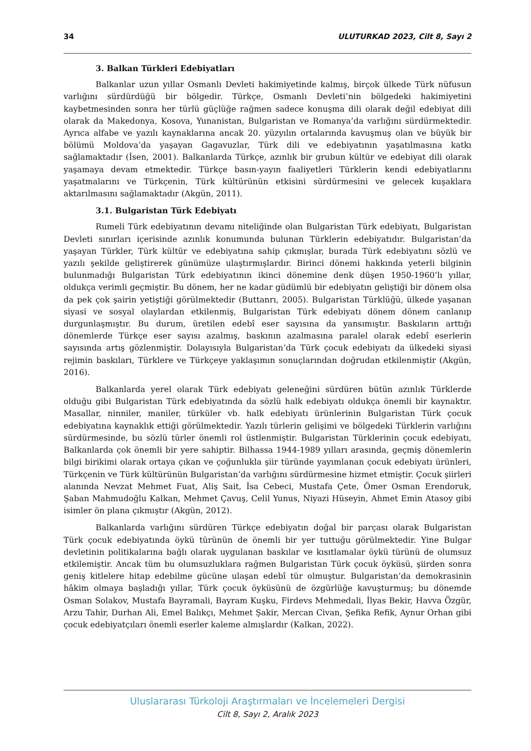34 ULUTURKAD 2023, Cilt 8, Sayı 2
3. Balkan Türkleri Edebiyatları
Balkanlar uzun yıllar Osmanlı Devleti hakimiyetinde kalmış, birçok ülkede Türk nüfusun varlığını sürdürdüğü bir bölgedir. Türkçe, Osmanlı Devleti’nin bölgedeki hakimiyetini kaybetmesinden sonra her türlü güçlüğe rağmen sadece konuşma dili olarak değil edebiyat dili olarak da Makedonya, Kosova, Yunanistan, Bulgaristan ve Romanya’da varlığını sürdürmektedir. Ayrıca alfabe ve yazılı kaynaklarına ancak 20. yüzyılın ortalarında kavuşmuş olan ve büyük bir bölümü Moldova’da yaşayan Gagavuzlar, Türk dili ve edebiyatının yaşatılmasına katkı sağlamaktadır (İsen, 2001). Balkanlarda Türkçe, azınlık bir grubun kültür ve edebiyat dili olarak yaşamaya devam etmektedir. Türkçe basın-yayın faaliyetleri Türklerin kendi edebiyatlarını yaşatmalarını ve Türkçenin, Türk kültürünün etkisini sürdürmesini ve gelecek kuşaklara aktarılmasını sağlamaktadır (Akgün, 2011).
3.1. Bulgaristan Türk Edebiyatı
Rumeli Türk edebiyatının devamı niteliğinde olan Bulgaristan Türk edebiyatı, Bulgaristan Devleti sınırları içerisinde azınlık konumunda bulunan Türklerin edebiyatıdır. Bulgaristan’da yaşayan Türkler, Türk kültür ve edebiyatına sahip çıkmışlar, burada Türk edebiyatını sözlü ve yazılı şekilde geliştirerek günümüze ulaştırmışlardır. Birinci dönemi hakkında yeterli bilginin bulunmadığı Bulgaristan Türk edebiyatının ikinci dönemine denk düşen 1950-1960’lı yıllar, oldukça verimli geçmiştir. Bu dönem, her ne kadar güdümlü bir edebiyatın geliştiği bir dönem olsa da pek çok şairin yetiştiği görülmektedir (Buttanrı, 2005). Bulgaristan Türklüğü, ülkede yaşanan siyasi ve sosyal olaylardan etkilenmiş, Bulgaristan Türk edebiyatı dönem dönem canlanıp durgunlaşmıştır. Bu durum, üretilen edebî eser sayısına da yansımıştır. Baskıların arttığı dönemlerde Türkçe eser sayısı azalmış, baskının azalmasına paralel olarak edebî eserlerin sayısında artış gözlenmiştir. Dolayısıyla Bulgaristan’da Türk çocuk edebiyatı da ülkedeki siyasi rejimin baskıları, Türklere ve Türkçeye yaklaşımın sonuçlarından doğrudan etkilenmiştir (Akgün, 2016).
Balkanlarda yerel olarak Türk edebiyatı geleneğini sürdüren bütün azınlık Türklerde olduğu gibi Bulgaristan Türk edebiyatında da sözlü halk edebiyatı oldukça önemli bir kaynaktır. Masallar, ninniler, maniler, türküler vb. halk edebiyatı ürünlerinin Bulgaristan Türk çocuk edebiyatına kaynaklık ettiği görülmektedir. Yazılı türlerin gelişimi ve bölgedeki Türklerin varlığını sürdürmesinde, bu sözlü türler önemli rol üstlenmiştir. Bulgaristan Türklerinin çocuk edebiyatı, Balkanlarda çok önemli bir yere sahiptir. Bilhassa 1944-1989 yılları arasında, geçmiş dönemlerin bilgi birikimi olarak ortaya çıkan ve çoğunlukla şiir türünde yayımlanan çocuk edebiyatı ürünleri, Türkçenin ve Türk kültürünün Bulgaristan’da varlığını sürdürmesine hizmet etmiştir. Çocuk şiirleri alanında Nevzat Mehmet Fuat, Aliş Sait, İsa Cebeci, Mustafa Çete, Ömer Osman Erendoruk, Şaban Mahmudoğlu Kalkan, Mehmet Çavuş, Celil Yunus, Niyazi Hüseyin, Ahmet Emin Atasoy gibi isimler ön plana çıkmıştır (Akgün, 2012).
Balkanlarda varlığını sürdüren Türkçe edebiyatın doğal bir parçası olarak Bulgaristan Türk çocuk edebiyatında öykü türünün de önemli bir yer tuttuğu görülmektedir. Yine Bulgar devletinin politikalarına bağlı olarak uygulanan baskılar ve kısıtlamalar öykü türünü de olumsuz etkilemiştir. Ancak tüm bu olumsuzluklara rağmen Bulgaristan Türk çocuk öyküsü, şiirden sonra geniş kitlelere hitap edebilme gücüne ulaşan edebî tür olmuştur. Bulgaristan’da demokrasinin hâkim olmaya başladığı yıllar, Türk çocuk öyküsünü de özgürlüğe kavuşturmuş; bu dönemde Osman Solakov, Mustafa Bayramali, Bayram Kuşku, Firdevs Mehmedali, İlyas Bekir, Havva Özgür, Arzu Tahir, Durhan Ali, Emel Balıkçı, Mehmet Şakir, Mercan Civan, Şefika Refik, Aynur Orhan gibi çocuk edebiyatçıları önemli eserler kaleme almışlardır (Kalkan, 2022).
Uluslararası Türkoloji Araştırmaları ve İncelemeleri Dergisi
Cilt 8, Sayı 2, Aralık 2023